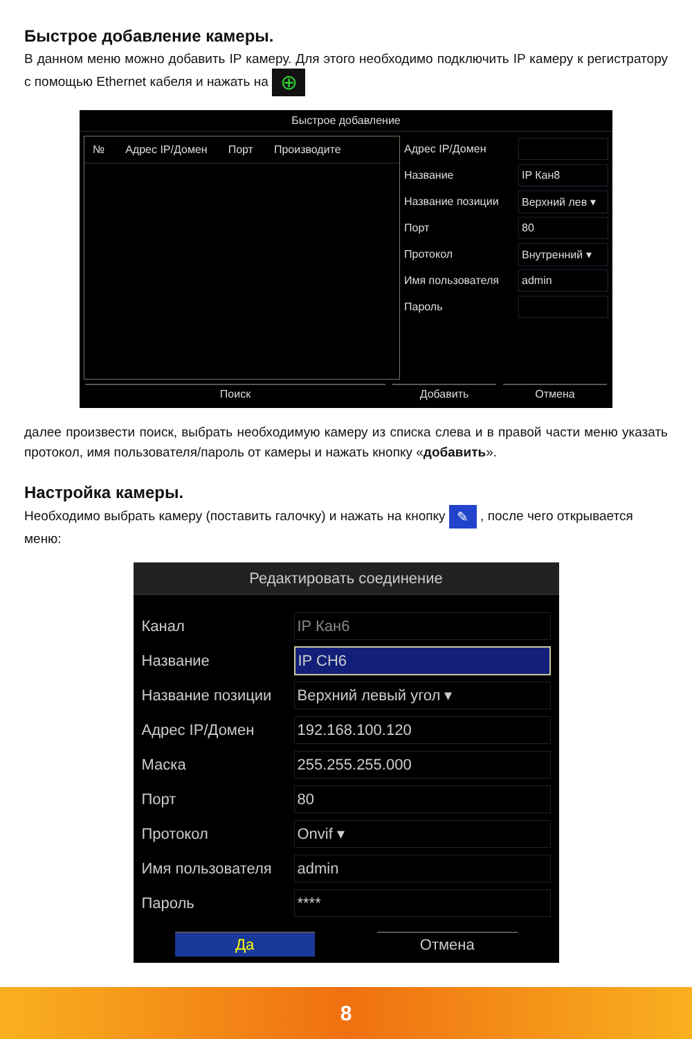Быстрое добавление камеры.
В данном меню можно добавить IP камеру. Для этого необходимо подключить IP камеру к регистратору с помощью Ethernet кабеля и нажать на ⊕
Быстрое добавление
№ Адрес IP/Домен Порт Производите
Адрес IP/Домен
Название IP Кан8
Название позиции Верхний лев ▾
Порт 80
Протокол Внутренний ▾
Имя пользователя admin
Пароль
Поиск Добавить Отмена
далее произвести поиск, выбрать необходимую камеру из списка слева и в правой части меню указать протокол, имя пользователя/пароль от камеры и нажать кнопку «добавить».
Настройка камеры.
Необходимо выбрать камеру (поставить галочку) и нажать на кнопку ✎ , после чего открывается меню:
Редактировать соединение
Канал IP Кан6
Название IP CH6
Название позиции Верхний левый угол ▾
Адрес IP/Домен 192.168.100.120
Маска 255.255.255.000
Порт 80
Протокол Onvif ▾
Имя пользователя admin
Пароль ****
Да Отмена
8